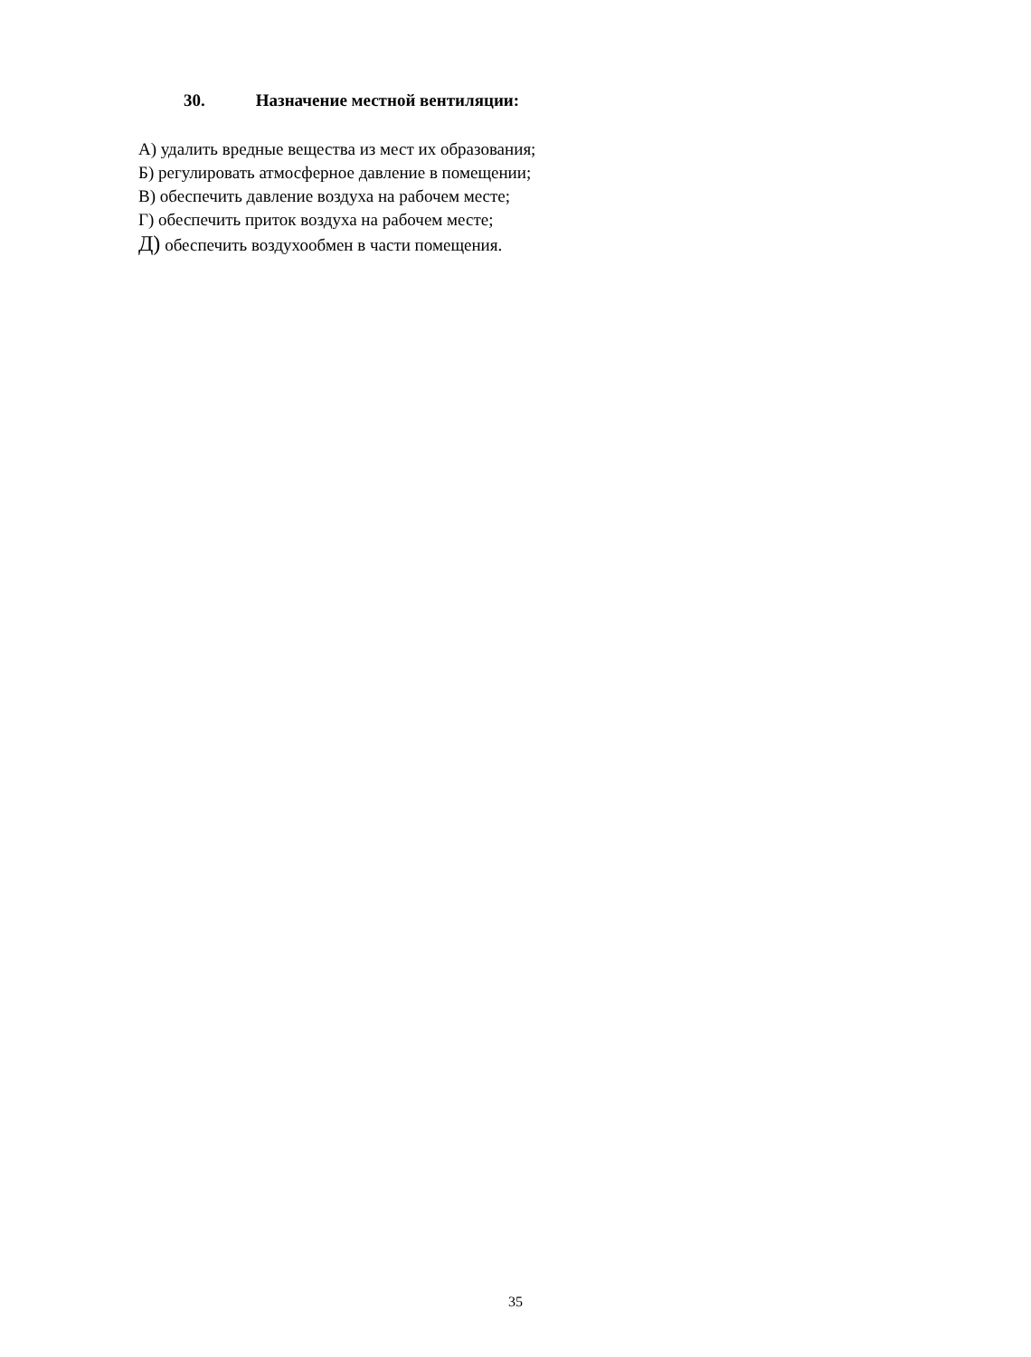30. Назначение местной вентиляции:
А) удалить вредные вещества из мест их образования;
Б) регулировать атмосферное давление в помещении;
В) обеспечить давление воздуха на рабочем месте;
Г) обеспечить приток воздуха на рабочем месте;
Д) обеспечить воздухообмен в части помещения.
35